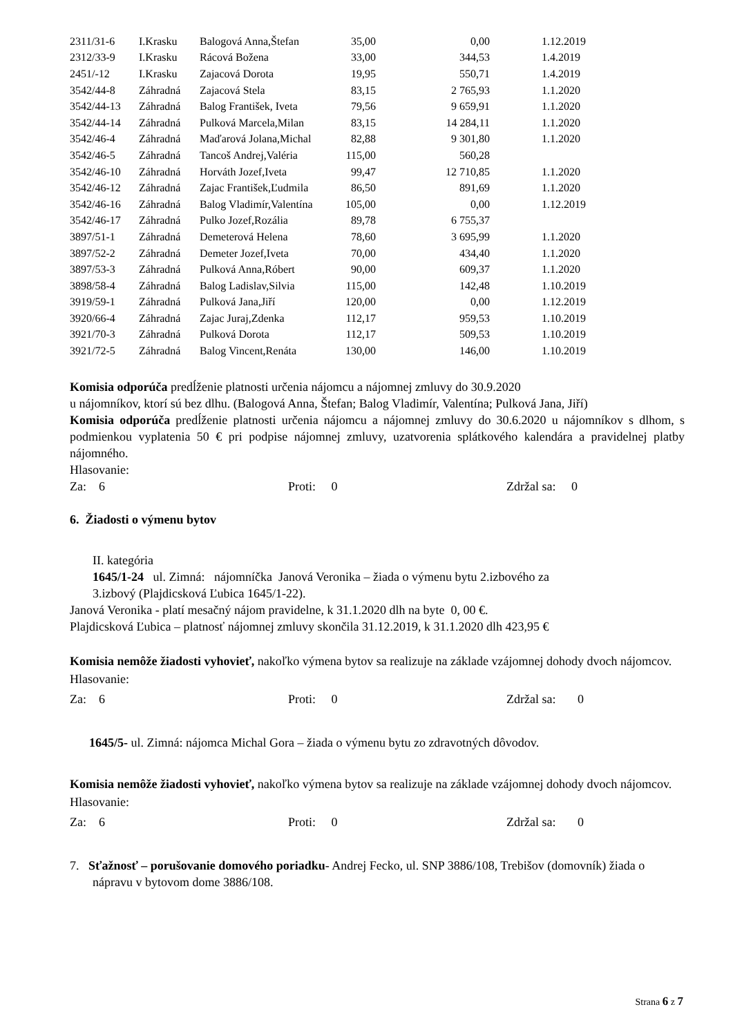| 2311/31-6 | I.Krasku | Balogová Anna,Štefan | 35,00 | 0,00 | 1.12.2019 |
| 2312/33-9 | I.Krasku | Rácová Božena | 33,00 | 344,53 | 1.4.2019 |
| 2451/-12 | I.Krasku | Zajacová Dorota | 19,95 | 550,71 | 1.4.2019 |
| 3542/44-8 | Záhradná | Zajacová Stela | 83,15 | 2 765,93 | 1.1.2020 |
| 3542/44-13 | Záhradná | Balog František, Iveta | 79,56 | 9 659,91 | 1.1.2020 |
| 3542/44-14 | Záhradná | Pulková Marcela,Milan | 83,15 | 14 284,11 | 1.1.2020 |
| 3542/46-4 | Záhradná | Maďarová Jolana,Michal | 82,88 | 9 301,80 | 1.1.2020 |
| 3542/46-5 | Záhradná | Tancoš Andrej,Valéria | 115,00 | 560,28 | |
| 3542/46-10 | Záhradná | Horváth Jozef,Iveta | 99,47 | 12 710,85 | 1.1.2020 |
| 3542/46-12 | Záhradná | Zajac František,Ľudmila | 86,50 | 891,69 | 1.1.2020 |
| 3542/46-16 | Záhradná | Balog Vladimír,Valentína | 105,00 | 0,00 | 1.12.2019 |
| 3542/46-17 | Záhradná | Pulko Jozef,Rozália | 89,78 | 6 755,37 | |
| 3897/51-1 | Záhradná | Demeterová Helena | 78,60 | 3 695,99 | 1.1.2020 |
| 3897/52-2 | Záhradná | Demeter Jozef,Iveta | 70,00 | 434,40 | 1.1.2020 |
| 3897/53-3 | Záhradná | Pulková Anna,Róbert | 90,00 | 609,37 | 1.1.2020 |
| 3898/58-4 | Záhradná | Balog Ladislav,Silvia | 115,00 | 142,48 | 1.10.2019 |
| 3919/59-1 | Záhradná | Pulková Jana,Jiří | 120,00 | 0,00 | 1.12.2019 |
| 3920/66-4 | Záhradná | Zajac Juraj,Zdenka | 112,17 | 959,53 | 1.10.2019 |
| 3921/70-3 | Záhradná | Pulková Dorota | 112,17 | 509,53 | 1.10.2019 |
| 3921/72-5 | Záhradná | Balog Vincent,Renáta | 130,00 | 146,00 | 1.10.2019 |
Komisia odporúča predĺženie platnosti určenia nájomcu a nájomnej zmluvy do 30.9.2020
u nájomníkov, ktorí sú bez dlhu. (Balogová Anna, Štefan; Balog Vladimír, Valentína; Pulková Jana, Jiří)
Komisia odporúča predĺženie platnosti určenia nájomcu a nájomnej zmluvy do 30.6.2020 u nájomníkov s dlhom, s podmienkou vyplatenia 50 € pri podpise nájomnej zmluvy, uzatvorenia splátkového kalendára a pravidelnej platby nájomného.
Hlasovanie:
Za: 6 Proti: 0 Zdržal sa: 0
6. Žiadosti o výmenu bytov
II. kategória
1645/1-24 ul. Zimná: nájomníčka Janová Veronika – žiada o výmenu bytu 2.izbového za
3.izbový (Plajdicsková Ľubica 1645/1-22).
Janová Veronika - platí mesačný nájom pravidelne, k 31.1.2020 dlh na byte 0, 00 €.
Plajdicsková Ľubica – platnosť nájomnej zmluvy skončila 31.12.2019, k 31.1.2020 dlh 423,95 €
Komisia nemôže žiadosti vyhovieť, nakoľko výmena bytov sa realizuje na základe vzájomnej dohody dvoch nájomcov.
Hlasovanie:
Za: 6 Proti: 0 Zdržal sa: 0
1645/5- ul. Zimná: nájomca Michal Gora – žiada o výmenu bytu zo zdravotných dôvodov.
Komisia nemôže žiadosti vyhovieť, nakoľko výmena bytov sa realizuje na základe vzájomnej dohody dvoch nájomcov.
Hlasovanie:
Za: 6 Proti: 0 Zdržal sa: 0
7. Sťažnosť – porušovanie domového poriadku- Andrej Fecko, ul. SNP 3886/108, Trebišov (domovník) žiada o nápravu v bytovom dome 3886/108.
Strana 6 z 7